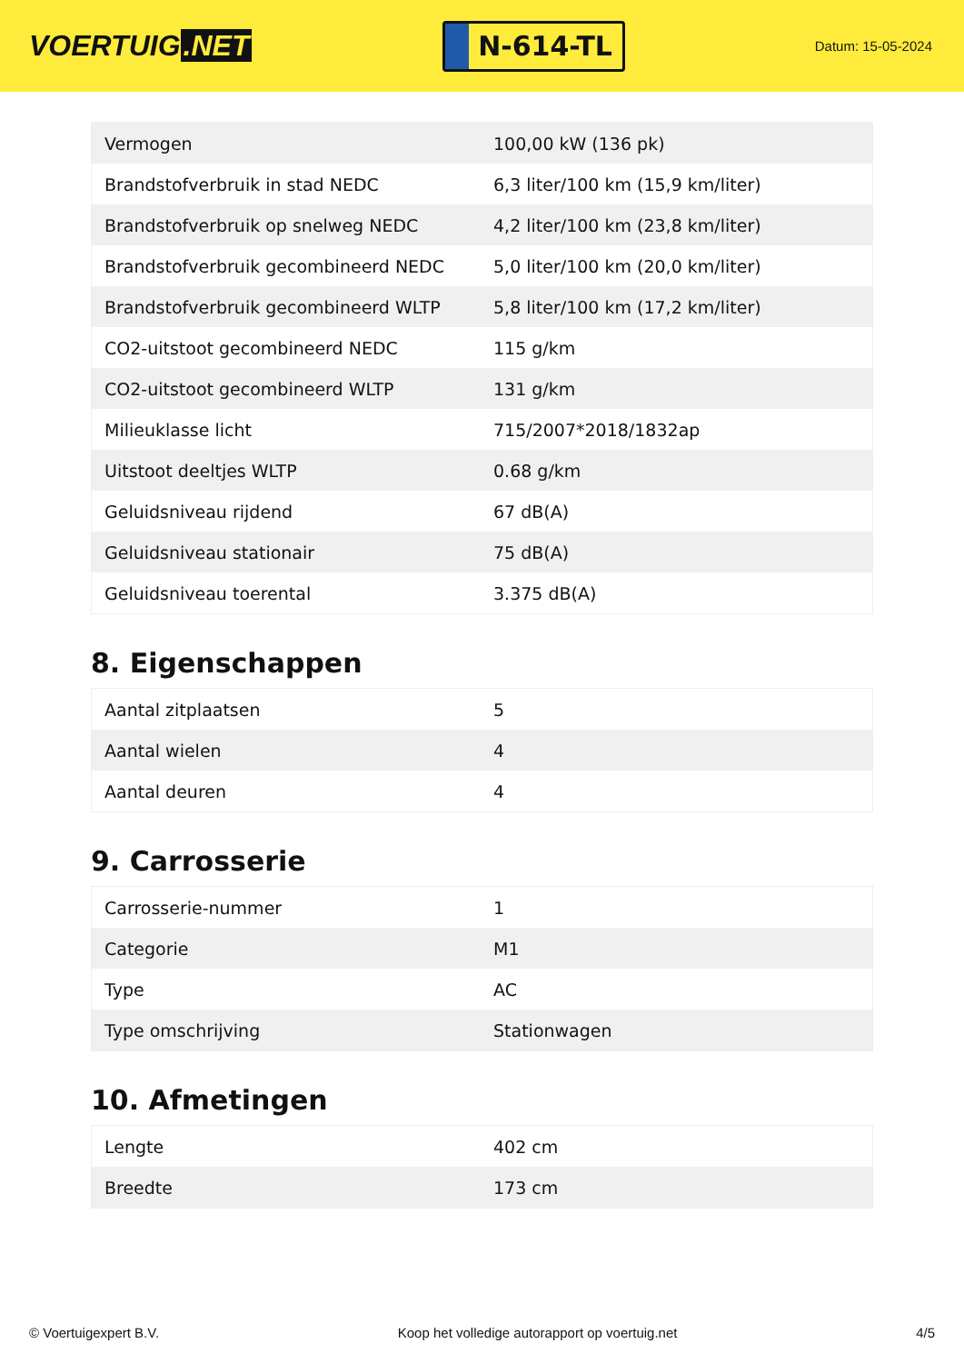VOERTUIG.NET
N-614-TL
Datum: 15-05-2024
| Vermogen | 100,00 kW (136 pk) |
| Brandstofverbruik in stad NEDC | 6,3 liter/100 km (15,9 km/liter) |
| Brandstofverbruik op snelweg NEDC | 4,2 liter/100 km (23,8 km/liter) |
| Brandstofverbruik gecombineerd NEDC | 5,0 liter/100 km (20,0 km/liter) |
| Brandstofverbruik gecombineerd WLTP | 5,8 liter/100 km (17,2 km/liter) |
| CO2-uitstoot gecombineerd NEDC | 115 g/km |
| CO2-uitstoot gecombineerd WLTP | 131 g/km |
| Milieuklasse licht | 715/2007*2018/1832ap |
| Uitstoot deeltjes WLTP | 0.68 g/km |
| Geluidsniveau rijdend | 67 dB(A) |
| Geluidsniveau stationair | 75 dB(A) |
| Geluidsniveau toerental | 3.375 dB(A) |
8. Eigenschappen
| Aantal zitplaatsen | 5 |
| Aantal wielen | 4 |
| Aantal deuren | 4 |
9. Carrosserie
| Carrosserie-nummer | 1 |
| Categorie | M1 |
| Type | AC |
| Type omschrijving | Stationwagen |
10. Afmetingen
| Lengte | 402 cm |
| Breedte | 173 cm |
© Voertuigexpert B.V. Koop het volledige autorapport op voertuig.net 4/5